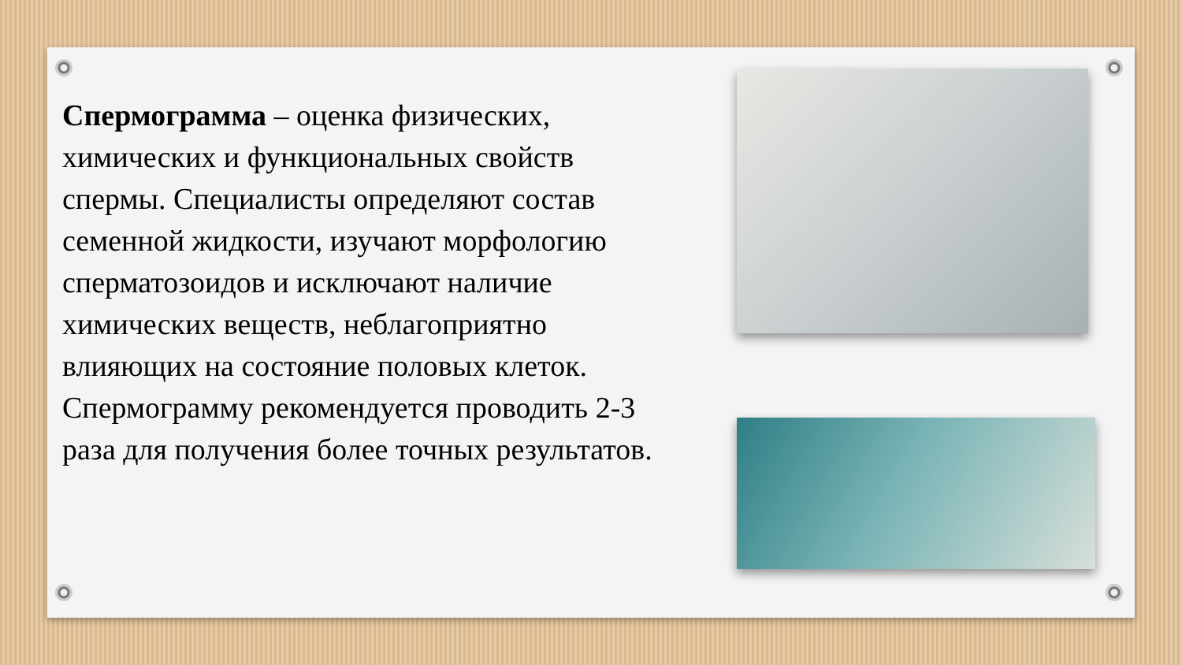Спермограмма – оценка физических, химических и функциональных свойств спермы. Специалисты определяют состав семенной жидкости, изучают морфологию сперматозоидов и исключают наличие химических веществ, неблагоприятно влияющих на состояние половых клеток. Спермограмму рекомендуется проводить 2-3 раза для получения более точных результатов.